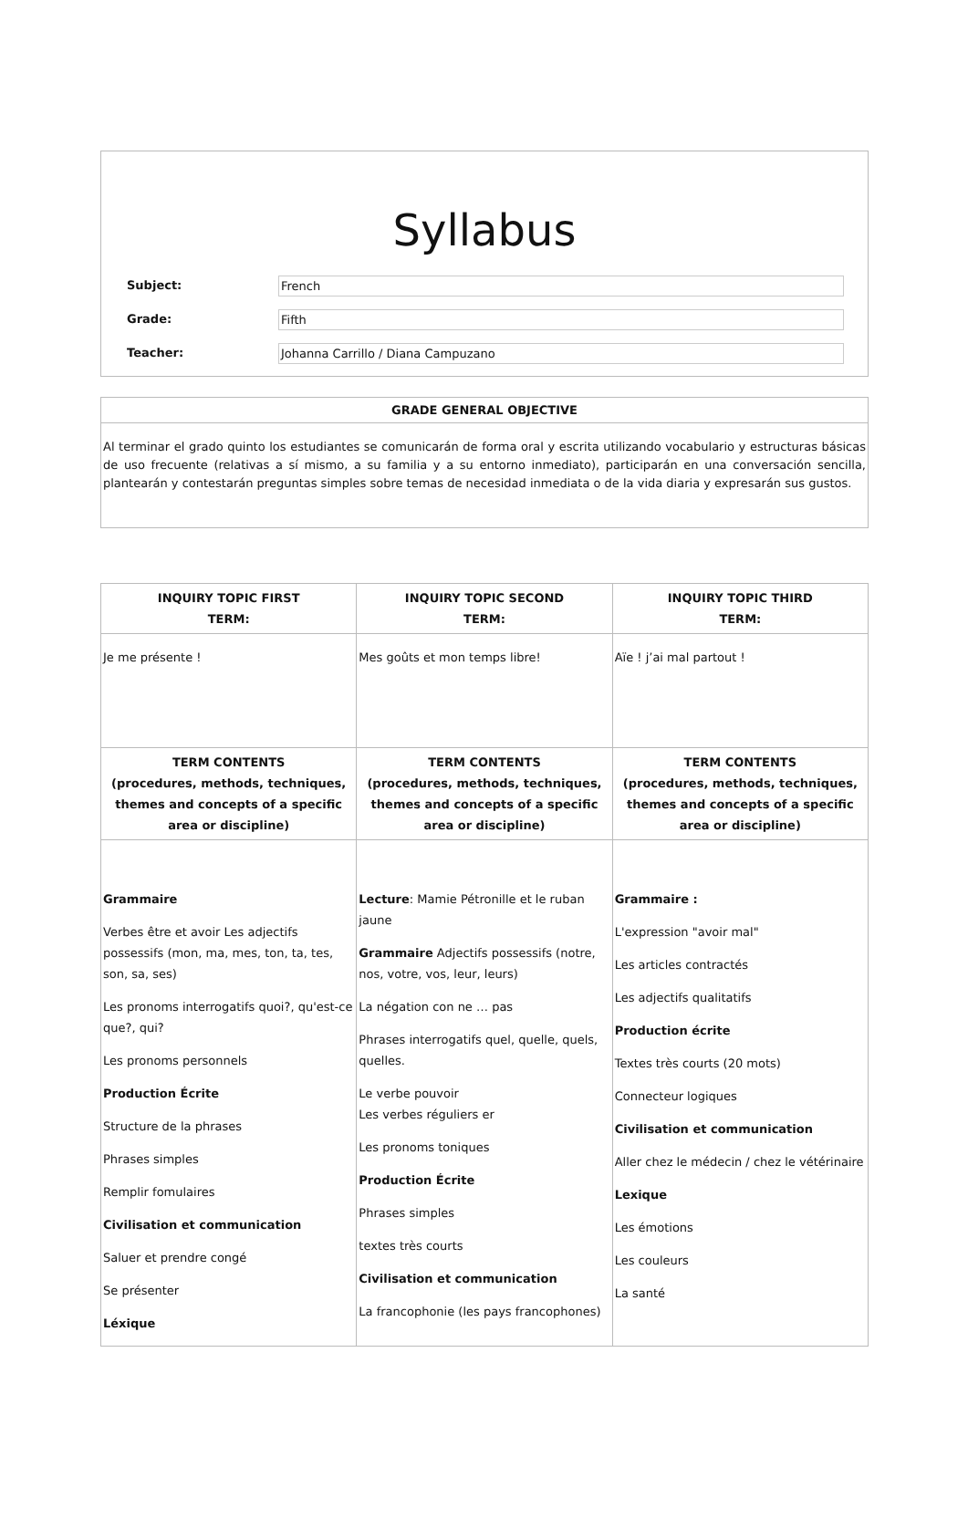Syllabus
Subject:
French
Grade:
Fifth
Teacher:
Johanna Carrillo / Diana Campuzano
GRADE GENERAL OBJECTIVE
Al terminar el grado quinto los estudiantes se comunicarán de forma oral y escrita utilizando vocabulario y estructuras básicas de uso frecuente (relativas a sí mismo, a su familia y a su entorno inmediato), participarán en una conversación sencilla, plantearán y contestarán preguntas simples sobre temas de necesidad inmediata o de la vida diaria y expresarán sus gustos.
| INQUIRY TOPIC FIRST TERM: | INQUIRY TOPIC SECOND TERM: | INQUIRY TOPIC THIRD TERM: |
| --- | --- | --- |
| Je me présente ! | Mes goûts et mon temps libre! | Aïe ! j’ai mal partout ! |
| TERM CONTENTS (procedures, methods, techniques, themes and concepts of a specific area or discipline) | TERM CONTENTS (procedures, methods, techniques, themes and concepts of a specific area or discipline) | TERM CONTENTS (procedures, methods, techniques, themes and concepts of a specific area or discipline) |
| Grammaire Verbes être et avoir Les adjectifs possessifs (mon, ma, mes, ton, ta, tes, son, sa, ses) Les pronoms interrogatifs quoi?, qu'est-ce que?, qui? Les pronoms personnels Production Écrite Structure de la phrases Phrases simples Remplir fomulaires Civilisation et communication Saluer et prendre congé Se présenter Léxique | Lecture : Mamie Pétronille et le ruban jaune Grammaire Adjectifs possessifs (notre, nos, votre, vos, leur, leurs) La négation con ne … pas Phrases interrogatifs quel, quelle, quels, quelles. Le verbe pouvoir Les verbes réguliers er Les pronoms toniques Production Écrite Phrases simples textes très courts Civilisation et communication La francophonie (les pays francophones) | Grammaire : L'expression "avoir mal" Les articles contractés Les adjectifs qualitatifs Production écrite Textes très courts (20 mots) Connecteur logiques Civilisation et communication Aller chez le médecin / chez le vétérinaire Lexique Les émotions Les couleurs La santé |